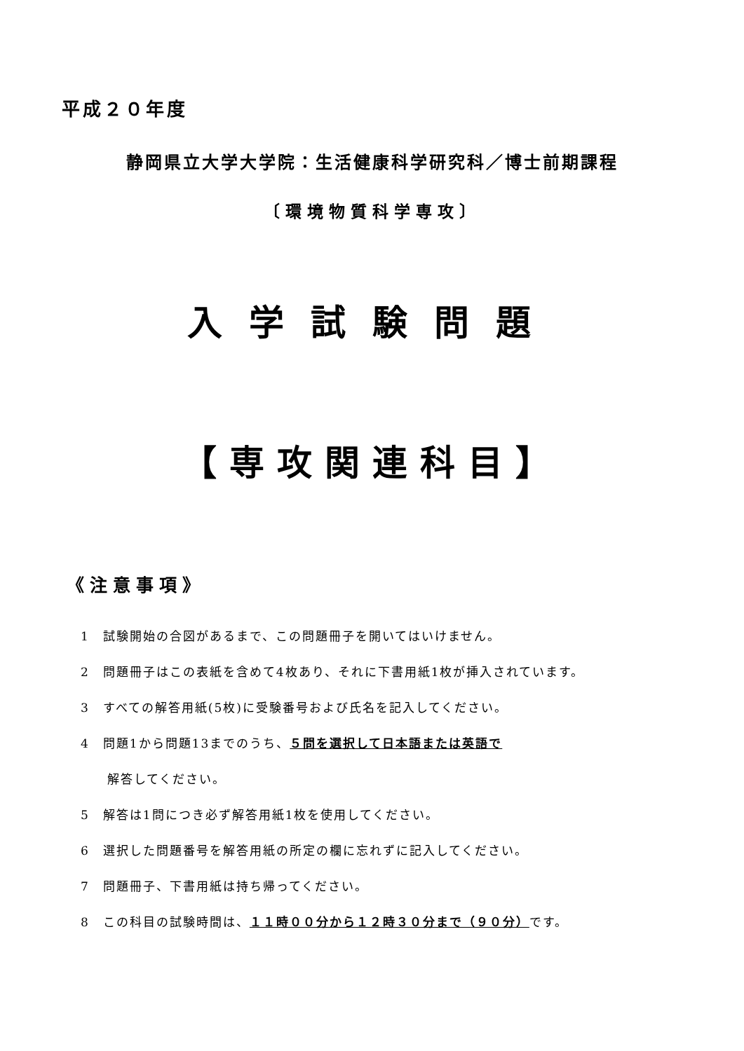平成２０年度
静岡県立大学大学院：生活健康科学研究科／博士前期課程
〔環境物質科学専攻〕
入学試験問題
【専攻関連科目】
《注意事項》
1　試験開始の合図があるまで、この問題冊子を開いてはいけません。
2　問題冊子はこの表紙を含めて4枚あり、それに下書用紙1枚が挿入されています。
3　すべての解答用紙(5枚)に受験番号および氏名を記入してください。
4　問題1から問題13までのうち、５問を選択して日本語または英語で
　　解答してください。
5　解答は1問につき必ず解答用紙1枚を使用してください。
6　選択した問題番号を解答用紙の所定の欄に忘れずに記入してください。
7　問題冊子、下書用紙は持ち帰ってください。
8　この科目の試験時間は、１１時００分から１２時３０分まで（９０分）です。